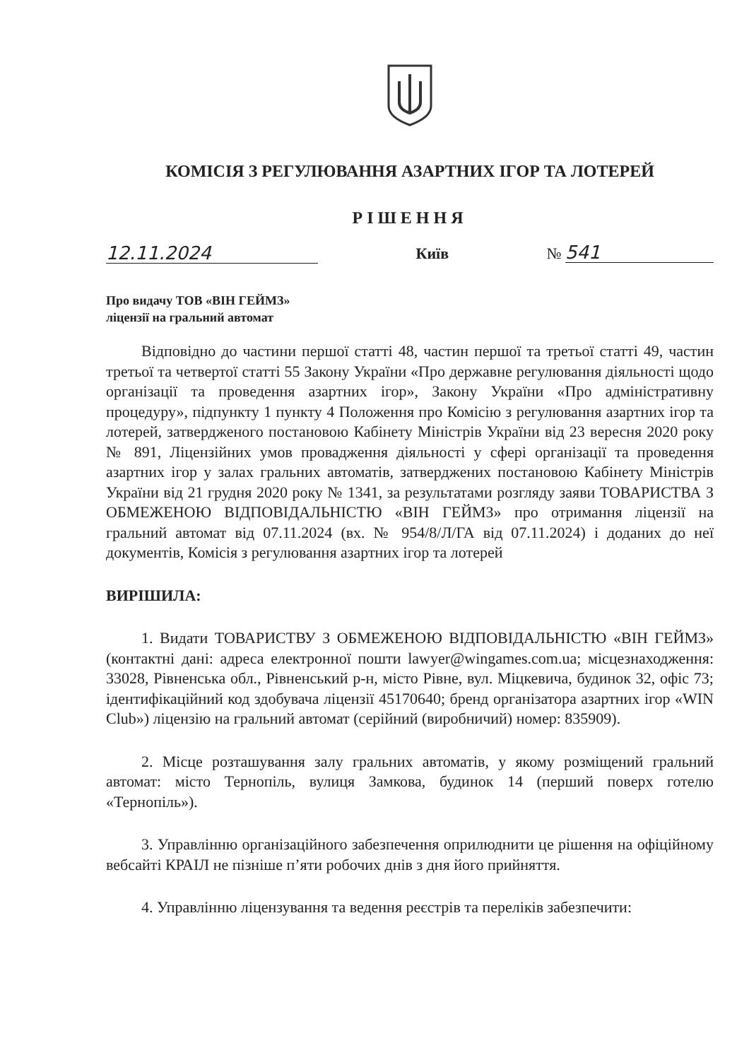КОМІСІЯ З РЕГУЛЮВАННЯ АЗАРТНИХ ІГОР ТА ЛОТЕРЕЙ
РІШЕННЯ
12.11.2024 Київ № 541
Про видачу ТОВ «ВІН ГЕЙМЗ»
ліцензії на гральний автомат
Відповідно до частини першої статті 48, частин першої та третьої статті 49, частин третьої та четвертої статті 55 Закону України «Про державне регулювання діяльності щодо організації та проведення азартних ігор», Закону України «Про адміністративну процедуру», підпункту 1 пункту 4 Положення про Комісію з регулювання азартних ігор та лотерей, затвердженого постановою Кабінету Міністрів України від 23 вересня 2020 року № 891, Ліцензійних умов провадження діяльності у сфері організації та проведення азартних ігор у залах гральних автоматів, затверджених постановою Кабінету Міністрів України від 21 грудня 2020 року № 1341, за результатами розгляду заяви ТОВАРИСТВА З ОБМЕЖЕНОЮ ВІДПОВІДАЛЬНІСТЮ «ВІН ГЕЙМЗ» про отримання ліцензії на гральний автомат від 07.11.2024 (вх. № 954/8/Л/ГА від 07.11.2024) і доданих до неї документів, Комісія з регулювання азартних ігор та лотерей
ВИРІШИЛА:
1. Видати ТОВАРИСТВУ З ОБМЕЖЕНОЮ ВІДПОВІДАЛЬНІСТЮ «ВІН ГЕЙМЗ» (контактні дані: адреса електронної пошти lawyer@wingames.com.ua; місцезнаходження: 33028, Рівненська обл., Рівненський р-н, місто Рівне, вул. Міцкевича, будинок 32, офіс 73; ідентифікаційний код здобувача ліцензії 45170640; бренд організатора азартних ігор «WIN Club») ліцензію на гральний автомат (серійний (виробничий) номер: 835909).
2. Місце розташування залу гральних автоматів, у якому розміщений гральний автомат: місто Тернопіль, вулиця Замкова, будинок 14 (перший поверх готелю «Тернопіль»).
3. Управлінню організаційного забезпечення оприлюднити це рішення на офіційному вебсайті КРАІЛ не пізніше п’яти робочих днів з дня його прийняття.
4. Управлінню ліцензування та ведення реєстрів та переліків забезпечити: